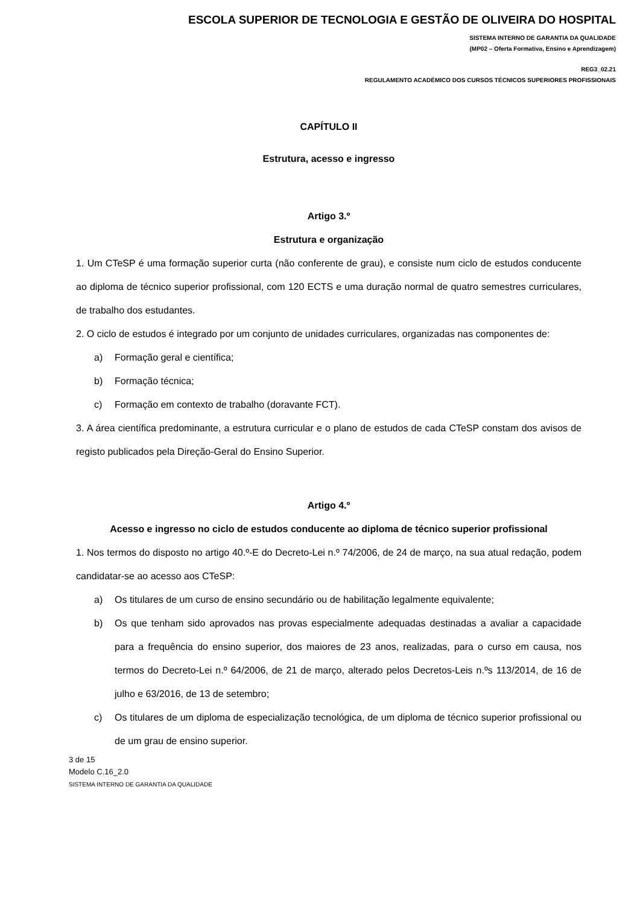ESCOLA SUPERIOR DE TECNOLOGIA E GESTÃO DE OLIVEIRA DO HOSPITAL
SISTEMA INTERNO DE GARANTIA DA QUALIDADE
(MP02 – Oferta Formativa, Ensino e Aprendizagem)
REG3_02.21
REGULAMENTO ACADÉMICO DOS CURSOS TÉCNICOS SUPERIORES PROFISSIONAIS
CAPÍTULO II
Estrutura, acesso e ingresso
Artigo 3.º
Estrutura e organização
1. Um CTeSP é uma formação superior curta (não conferente de grau), e consiste num ciclo de estudos conducente ao diploma de técnico superior profissional, com 120 ECTS e uma duração normal de quatro semestres curriculares, de trabalho dos estudantes.
2. O ciclo de estudos é integrado por um conjunto de unidades curriculares, organizadas nas componentes de:
a) Formação geral e científica;
b) Formação técnica;
c) Formação em contexto de trabalho (doravante FCT).
3. A área científica predominante, a estrutura curricular e o plano de estudos de cada CTeSP constam dos avisos de registo publicados pela Direção-Geral do Ensino Superior.
Artigo 4.º
Acesso e ingresso no ciclo de estudos conducente ao diploma de técnico superior profissional
1. Nos termos do disposto no artigo 40.º-E do Decreto-Lei n.º 74/2006, de 24 de março, na sua atual redação, podem candidatar-se ao acesso aos CTeSP:
a) Os titulares de um curso de ensino secundário ou de habilitação legalmente equivalente;
b) Os que tenham sido aprovados nas provas especialmente adequadas destinadas a avaliar a capacidade para a frequência do ensino superior, dos maiores de 23 anos, realizadas, para o curso em causa, nos termos do Decreto-Lei n.º 64/2006, de 21 de março, alterado pelos Decretos-Leis n.ºs 113/2014, de 16 de julho e 63/2016, de 13 de setembro;
c) Os titulares de um diploma de especialização tecnológica, de um diploma de técnico superior profissional ou de um grau de ensino superior.
3 de 15
Modelo C.16_2.0
SISTEMA INTERNO DE GARANTIA DA QUALIDADE